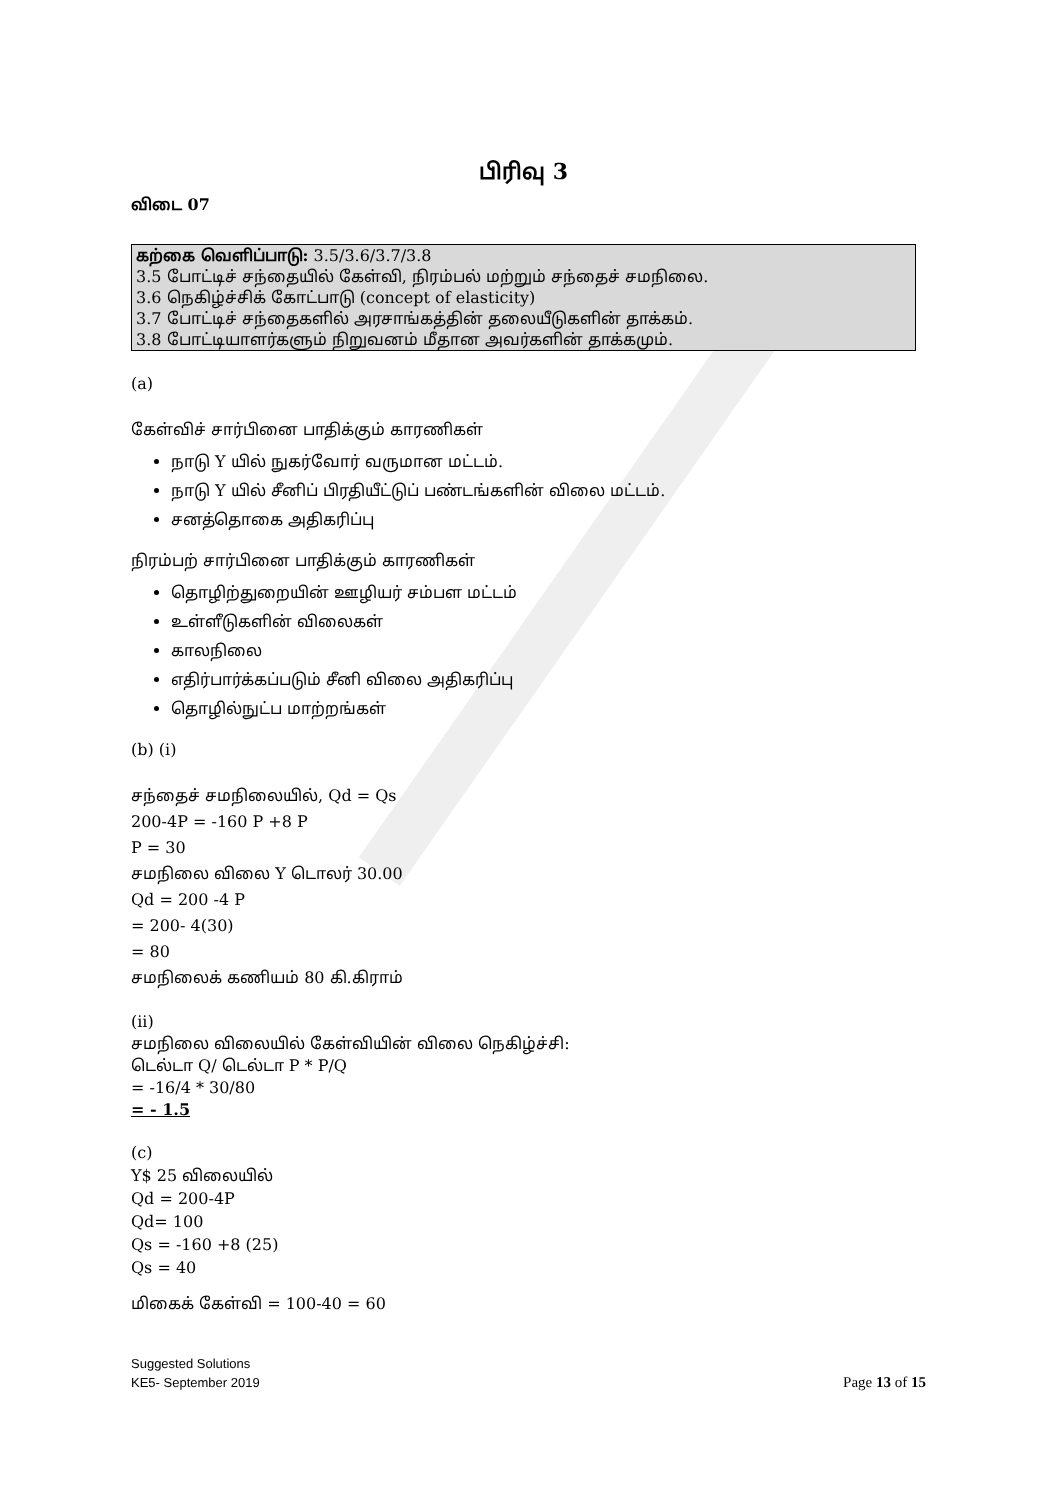பிரிவு 3
விடை 07
கற்கை வெளிப்பாடு: 3.5/3.6/3.7/3.8
3.5 போட்டிச் சந்தையில் கேள்வி, நிரம்பல் மற்றும் சந்தைச் சமநிலை.
3.6 நெகிழ்ச்சிக் கோட்பாடு (concept of elasticity)
3.7 போட்டிச் சந்தைகளில் அரசாங்கத்தின் தலையீடுகளின் தாக்கம்.
3.8 போட்டியாளர்களும் நிறுவனம் மீதான அவர்களின் தாக்கமும்.
(a)
கேள்விச் சார்பினை பாதிக்கும் காரணிகள்
நாடு Y யில் நுகர்வோர் வருமான மட்டம்.
நாடு Y யில் சீனிப் பிரதியீட்டுப் பண்டங்களின் விலை மட்டம்.
சனத்தொகை அதிகரிப்பு
நிரம்பற் சார்பினை பாதிக்கும் காரணிகள்
தொழிற்துறையின் ஊழியர் சம்பள மட்டம்
உள்ளீடுகளின் விலைகள்
காலநிலை
எதிர்பார்க்கப்படும் சீனி விலை அதிகரிப்பு
தொழில்நுட்ப மாற்றங்கள்
(b) (i)
சந்தைச் சமநிலையில், Qd = Qs
200-4P = -160 P +8 P
P = 30
சமநிலை விலை Y டொலர் 30.00
Qd = 200 -4 P
= 200- 4(30)
= 80
சமநிலைக் கணியம் 80 கி.கிராம்
(ii)
சமநிலை விலையில் கேள்வியின் விலை நெகிழ்ச்சி:
டெல்டா Q/ டெல்டா P * P/Q
= -16/4 * 30/80
= - 1.5
(c)
Y$ 25 விலையில்
Qd = 200-4P
Qd= 100
Qs = -160 +8 (25)
Qs = 40
மிகைக் கேள்வி = 100-40 = 60
Suggested Solutions
KE5- September 2019
Page 13 of 15